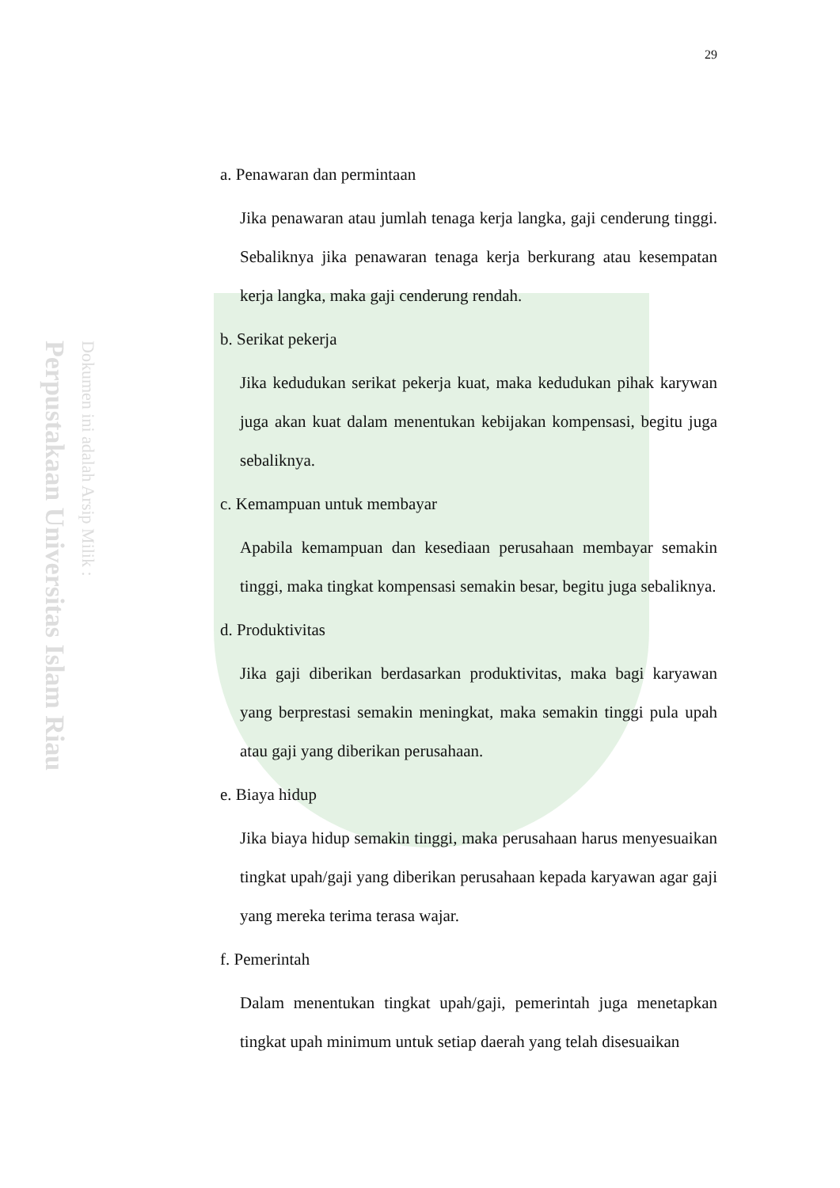Perpustakaan Universitas Islam Riau
Dokumen ini adalah Arsip Milik :
29
a. Penawaran dan permintaan
Jika penawaran atau jumlah tenaga kerja langka, gaji cenderung tinggi. Sebaliknya jika penawaran tenaga kerja berkurang atau kesempatan kerja langka, maka gaji cenderung rendah.
b. Serikat pekerja
Jika kedudukan serikat pekerja kuat, maka kedudukan pihak karywan juga akan kuat dalam menentukan kebijakan kompensasi, begitu juga sebaliknya.
c. Kemampuan untuk membayar
Apabila kemampuan dan kesediaan perusahaan membayar semakin tinggi, maka tingkat kompensasi semakin besar, begitu juga sebaliknya.
d. Produktivitas
Jika gaji diberikan berdasarkan produktivitas, maka bagi karyawan yang berprestasi semakin meningkat, maka semakin tinggi pula upah atau gaji yang diberikan perusahaan.
e. Biaya hidup
Jika biaya hidup semakin tinggi, maka perusahaan harus menyesuaikan tingkat upah/gaji yang diberikan perusahaan kepada karyawan agar gaji yang mereka terima terasa wajar.
f. Pemerintah
Dalam menentukan tingkat upah/gaji, pemerintah juga menetapkan tingkat upah minimum untuk setiap daerah yang telah disesuaikan